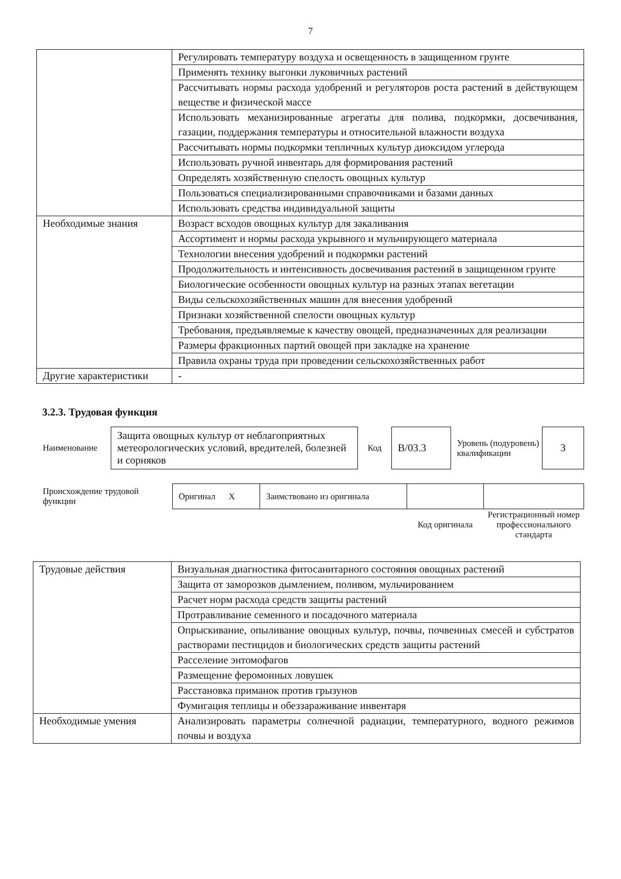7
| | Регулировать температуру воздуха и освещенность в защищенном грунте |
| | Применять технику выгонки луковичных растений |
| | Рассчитывать нормы расхода удобрений и регуляторов роста растений в действующем веществе и физической массе |
| | Использовать механизированные агрегаты для полива, подкормки, досвечивания, газации, поддержания температуры и относительной влажности воздуха |
| | Рассчитывать нормы подкормки тепличных культур диоксидом углерода |
| | Использовать ручной инвентарь для формирования растений |
| | Определять хозяйственную спелость овощных культур |
| | Пользоваться специализированными справочниками и базами данных |
| | Использовать средства индивидуальной защиты |
| Необходимые знания | Возраст всходов овощных культур для закаливания |
| | Ассортимент и нормы расхода укрывного и мульчирующего материала |
| | Технологии внесения удобрений и подкормки растений |
| | Продолжительность и интенсивность досвечивания растений в защищенном грунте |
| | Биологические особенности овощных культур на разных этапах вегетации |
| | Виды сельскохозяйственных машин для внесения удобрений |
| | Признаки хозяйственной спелости овощных культур |
| | Требования, предъявляемые к качеству овощей, предназначенных для реализации |
| | Размеры фракционных партий овощей при закладке на хранение |
| | Правила охраны труда при проведении сельскохозяйственных работ |
| Другие характеристики | - |
3.2.3. Трудовая функция
| Наименование | Защита овощных культур от неблагоприятных метеорологических условий, вредителей, болезней и сорняков | Код | B/03.3 | Уровень (подуровень) квалификации | 3 |
| Происхождение трудовой функции | Оригинал X | Заимствовано из оригинала | | |
| | | | Код оригинала | Регистрационный номер профессионального стандарта |
| Трудовые действия | Визуальная диагностика фитосанитарного состояния овощных растений |
| | Защита от заморозков дымлением, поливом, мульчированием |
| | Расчет норм расхода средств защиты растений |
| | Протравливание семенного и посадочного материала |
| | Опрыскивание, опыливание овощных культур, почвы, почвенных смесей и субстратов растворами пестицидов и биологических средств защиты растений |
| | Расселение энтомофагов |
| | Размещение феромонных ловушек |
| | Расстановка приманок против грызунов |
| | Фумигация теплицы и обеззараживание инвентаря |
| Необходимые умения | Анализировать параметры солнечной радиации, температурного, водного режимов почвы и воздуха |